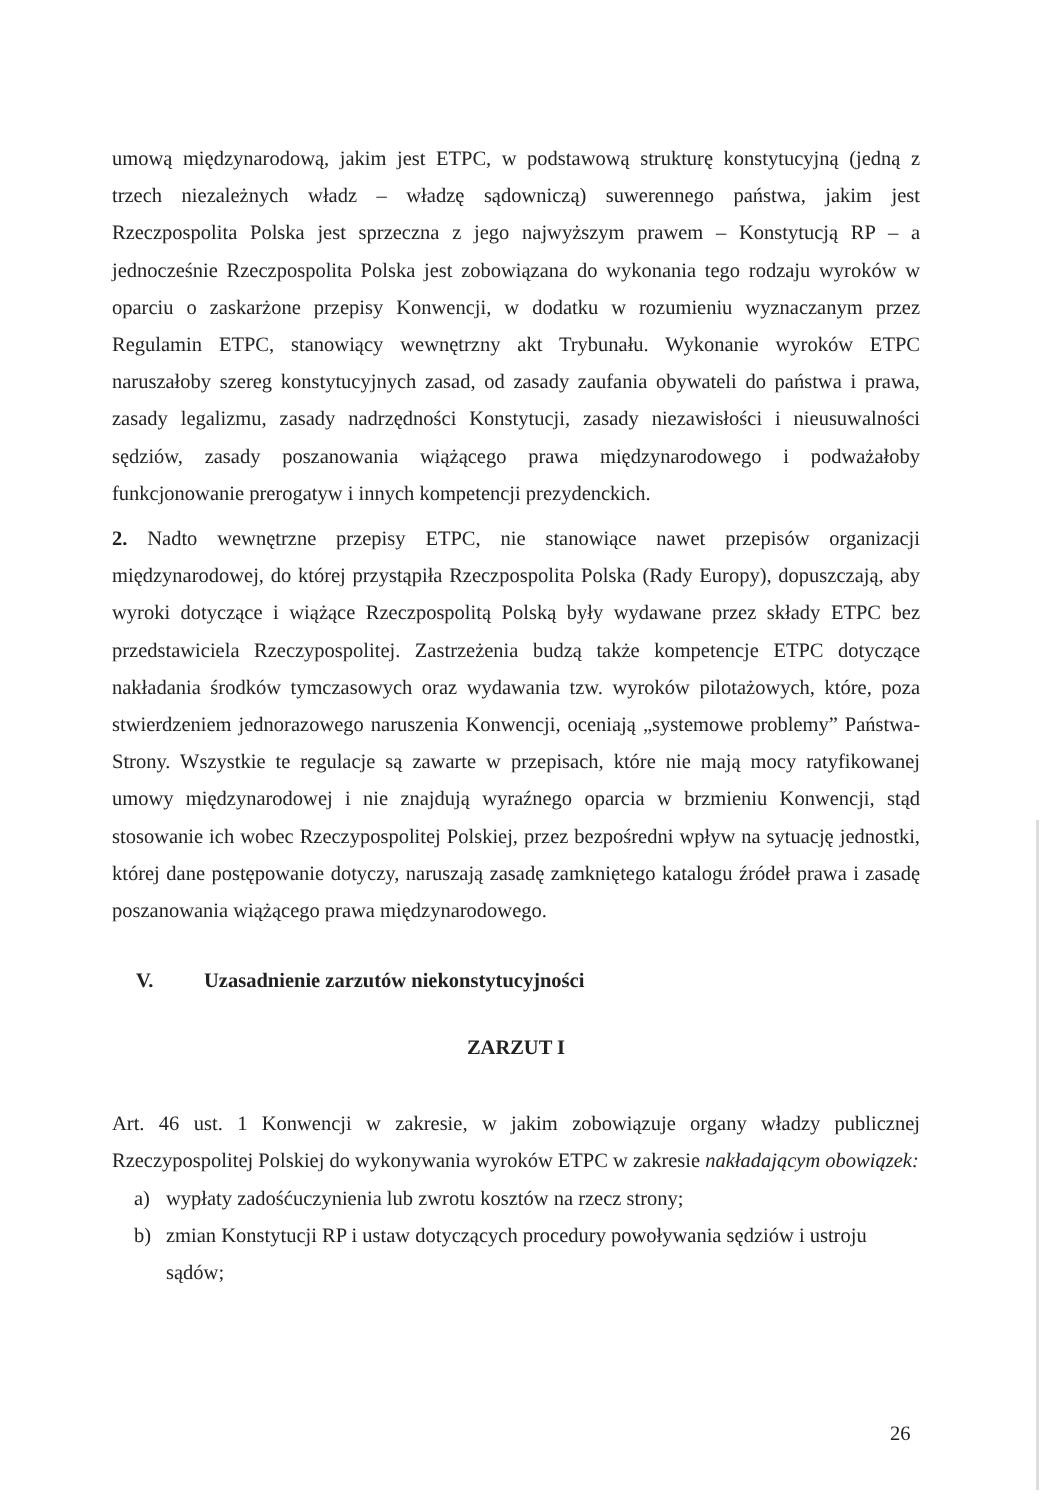umową międzynarodową, jakim jest ETPC, w podstawową strukturę konstytucyjną (jedną z trzech niezależnych władz – władzę sądowniczą) suwerennego państwa, jakim jest Rzeczpospolita Polska jest sprzeczna z jego najwyższym prawem – Konstytucją RP – a jednocześnie Rzeczpospolita Polska jest zobowiązana do wykonania tego rodzaju wyroków w oparciu o zaskarżone przepisy Konwencji, w dodatku w rozumieniu wyznaczanym przez Regulamin ETPC, stanowiący wewnętrzny akt Trybunału. Wykonanie wyroków ETPC naruszałoby szereg konstytucyjnych zasad, od zasady zaufania obywateli do państwa i prawa, zasady legalizmu, zasady nadrzędności Konstytucji, zasady niezawisłości i nieusuwalności sędziów, zasady poszanowania wiążącego prawa międzynarodowego i podważałoby funkcjonowanie prerogatyw i innych kompetencji prezydenckich.
2. Nadto wewnętrzne przepisy ETPC, nie stanowiące nawet przepisów organizacji międzynarodowej, do której przystąpiła Rzeczpospolita Polska (Rady Europy), dopuszczają, aby wyroki dotyczące i wiążące Rzeczpospolitą Polską były wydawane przez składy ETPC bez przedstawiciela Rzeczypospolitej. Zastrzeżenia budzą także kompetencje ETPC dotyczące nakładania środków tymczasowych oraz wydawania tzw. wyroków pilotażowych, które, poza stwierdzeniem jednorazowego naruszenia Konwencji, oceniają „systemowe problemy” Państwa-Strony. Wszystkie te regulacje są zawarte w przepisach, które nie mają mocy ratyfikowanej umowy międzynarodowej i nie znajdują wyraźnego oparcia w brzmieniu Konwencji, stąd stosowanie ich wobec Rzeczypospolitej Polskiej, przez bezpośredni wpływ na sytuację jednostki, której dane postępowanie dotyczy, naruszają zasadę zamkniętego katalogu źródeł prawa i zasadę poszanowania wiążącego prawa międzynarodowego.
V. Uzasadnienie zarzutów niekonstytucyjności
ZARZUT I
Art. 46 ust. 1 Konwencji w zakresie, w jakim zobowiązuje organy władzy publicznej Rzeczypospolitej Polskiej do wykonywania wyroków ETPC w zakresie nakładającym obowiązek:
a) wypłaty zadośćuczynienia lub zwrotu kosztów na rzecz strony;
b) zmian Konstytucji RP i ustaw dotyczących procedury powoływania sędziów i ustroju sądów;
26